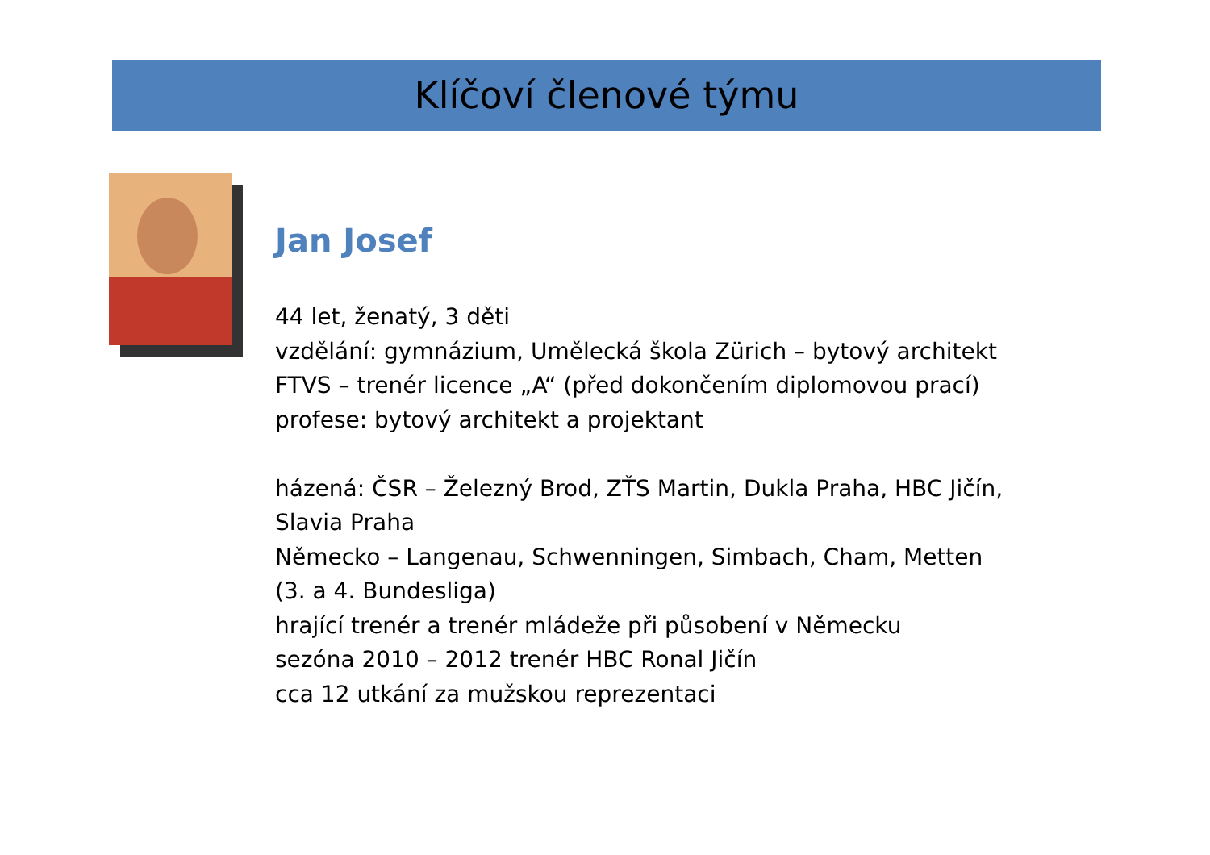Klíčoví členové týmu
Jan Josef
44 let, ženatý, 3 děti
vzdělání: gymnázium, Umělecká škola Zürich – bytový architekt
FTVS – trenér licence „A“ (před dokončením diplomovou prací)
profese: bytový architekt a projektant
házená: ČSR – Železný Brod, ZŤS Martin, Dukla Praha, HBC Jičín,
Slavia Praha
Německo – Langenau, Schwenningen, Simbach, Cham, Metten
(3. a 4. Bundesliga)
hrající trenér a trenér mládeže při působení v Německu
sezóna 2010 – 2012 trenér HBC Ronal Jičín
cca 12 utkání za mužskou reprezentaci